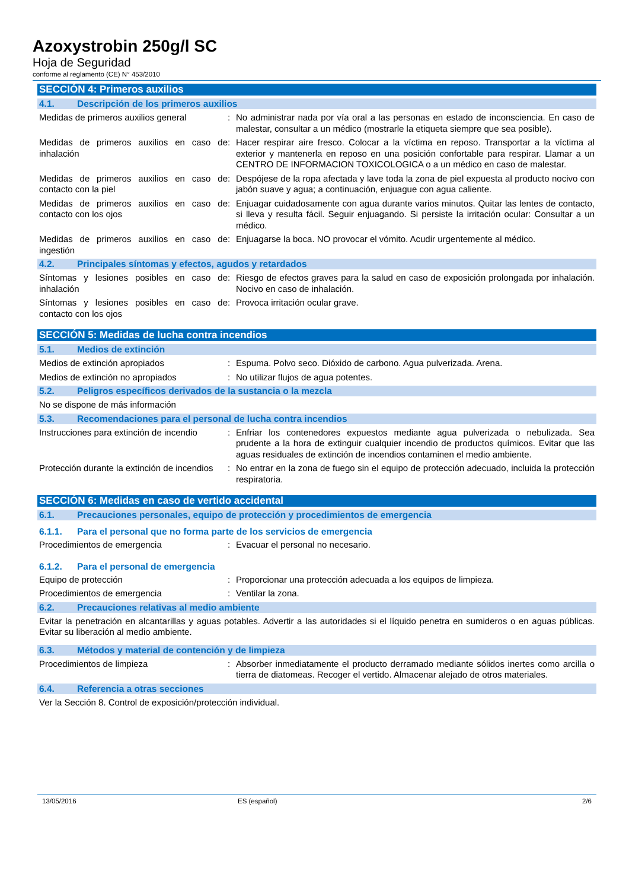Azoxystrobin 250g/l SC
Hoja de Seguridad
conforme al reglamento (CE) N° 453/2010
SECCIÓN 4: Primeros auxilios
4.1. Descripción de los primeros auxilios
Medidas de primeros auxilios general
: No administrar nada por vía oral a las personas en estado de inconsciencia. En caso de malestar, consultar a un médico (mostrarle la etiqueta siempre que sea posible).
Medidas de primeros auxilios en caso de inhalación
: Hacer respirar aire fresco. Colocar a la víctima en reposo. Transportar a la víctima al exterior y mantenerla en reposo en una posición confortable para respirar. Llamar a un CENTRO DE INFORMACION TOXICOLOGICA o a un médico en caso de malestar.
Medidas de primeros auxilios en caso de contacto con la piel
: Despójese de la ropa afectada y lave toda la zona de piel expuesta al producto nocivo con jabón suave y agua; a continuación, enjuague con agua caliente.
Medidas de primeros auxilios en caso de contacto con los ojos
: Enjuagar cuidadosamente con agua durante varios minutos. Quitar las lentes de contacto, si lleva y resulta fácil. Seguir enjuagando. Si persiste la irritación ocular: Consultar a un médico.
Medidas de primeros auxilios en caso de ingestión
: Enjuagarse la boca. NO provocar el vómito. Acudir urgentemente al médico.
4.2. Principales síntomas y efectos, agudos y retardados
Síntomas y lesiones posibles en caso de inhalación
: Riesgo de efectos graves para la salud en caso de exposición prolongada por inhalación. Nocivo en caso de inhalación.
Síntomas y lesiones posibles en caso de contacto con los ojos
: Provoca irritación ocular grave.
SECCIÓN 5: Medidas de lucha contra incendios
5.1. Medios de extinción
Medios de extinción apropiados : Espuma. Polvo seco. Dióxido de carbono. Agua pulverizada. Arena.
Medios de extinción no apropiados : No utilizar flujos de agua potentes.
5.2. Peligros específicos derivados de la sustancia o la mezcla
No se dispone de más información
5.3. Recomendaciones para el personal de lucha contra incendios
Instrucciones para extinción de incendio
: Enfriar los contenedores expuestos mediante agua pulverizada o nebulizada. Sea prudente a la hora de extinguir cualquier incendio de productos químicos. Evitar que las aguas residuales de extinción de incendios contaminen el medio ambiente.
Protección durante la extinción de incendios
: No entrar en la zona de fuego sin el equipo de protección adecuado, incluida la protección respiratoria.
SECCIÓN 6: Medidas en caso de vertido accidental
6.1. Precauciones personales, equipo de protección y procedimientos de emergencia
6.1.1. Para el personal que no forma parte de los servicios de emergencia
Procedimientos de emergencia : Evacuar el personal no necesario.
6.1.2. Para el personal de emergencia
Equipo de protección : Proporcionar una protección adecuada a los equipos de limpieza.
Procedimientos de emergencia : Ventilar la zona.
6.2. Precauciones relativas al medio ambiente
Evitar la penetración en alcantarillas y aguas potables. Advertir a las autoridades si el líquido penetra en sumideros o en aguas públicas. Evitar su liberación al medio ambiente.
6.3. Métodos y material de contención y de limpieza
Procedimientos de limpieza : Absorber inmediatamente el producto derramado mediante sólidos inertes como arcilla o tierra de diatomeas. Recoger el vertido. Almacenar alejado de otros materiales.
6.4. Referencia a otras secciones
Ver la Sección 8. Control de exposición/protección individual.
13/05/2016 ES (español) 2/6